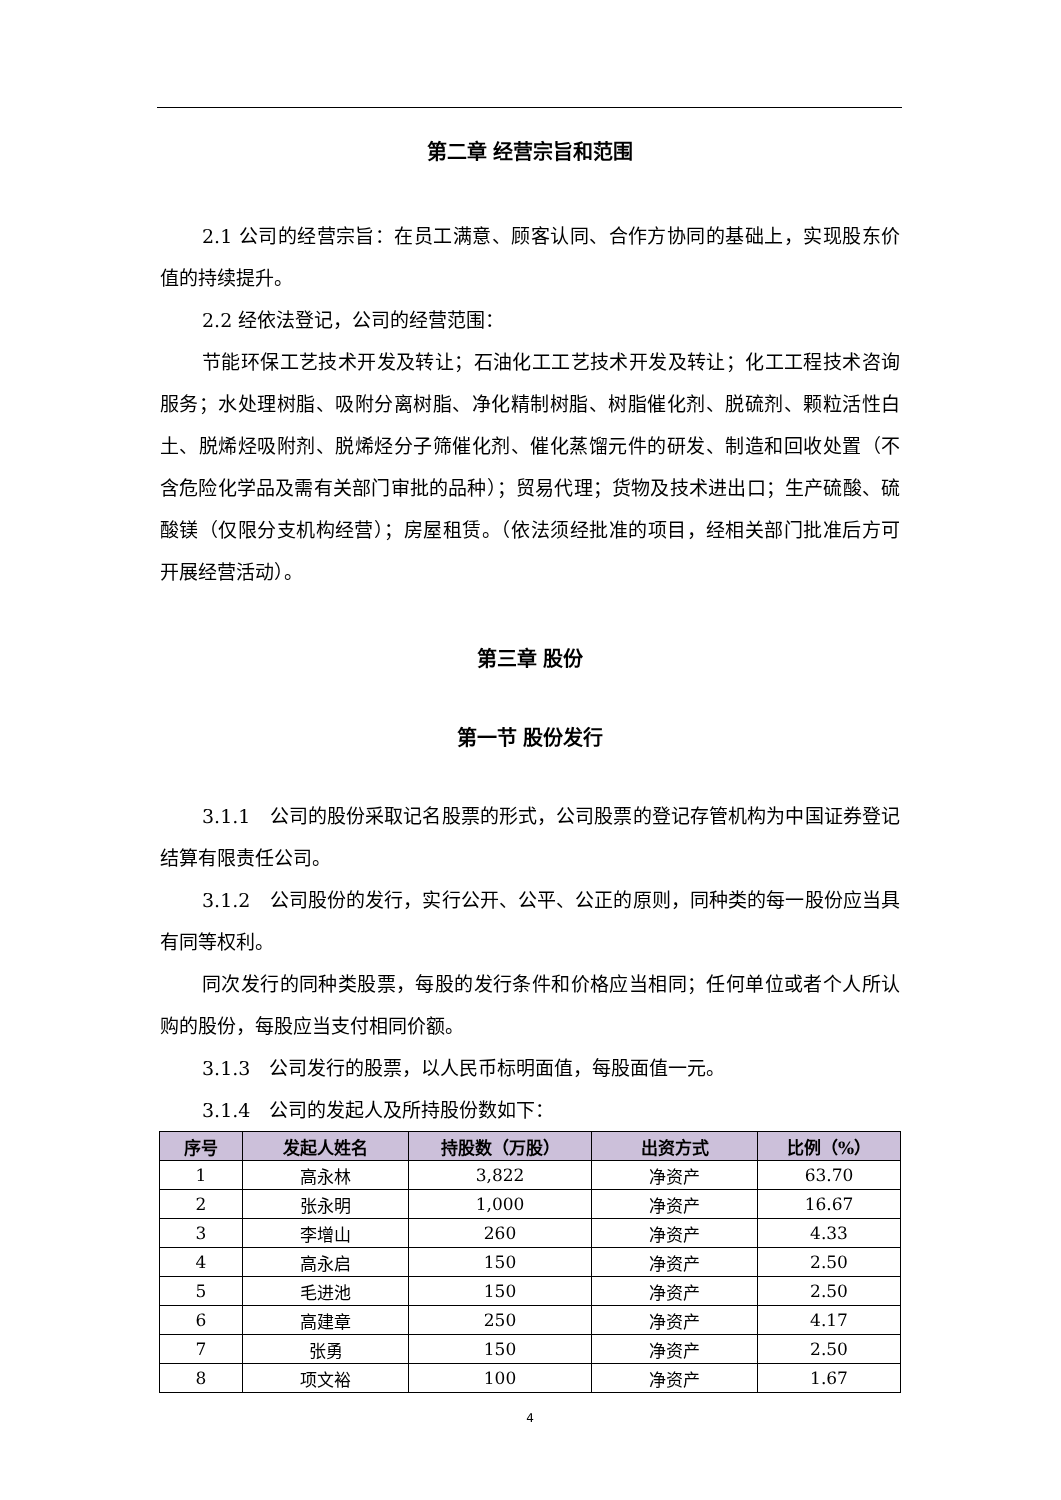第二章 经营宗旨和范围
2.1 公司的经营宗旨：在员工满意、顾客认同、合作方协同的基础上，实现股东价值的持续提升。
2.2 经依法登记，公司的经营范围：
节能环保工艺技术开发及转让；石油化工工艺技术开发及转让；化工工程技术咨询服务；水处理树脂、吸附分离树脂、净化精制树脂、树脂催化剂、脱硫剂、颗粒活性白土、脱烯烃吸附剂、脱烯烃分子筛催化剂、催化蒸馏元件的研发、制造和回收处置（不含危险化学品及需有关部门审批的品种）；贸易代理；货物及技术进出口；生产硫酸、硫酸镁（仅限分支机构经营）；房屋租赁。（依法须经批准的项目，经相关部门批准后方可开展经营活动）。
第三章 股份
第一节 股份发行
3.1.1　公司的股份采取记名股票的形式，公司股票的登记存管机构为中国证券登记结算有限责任公司。
3.1.2　公司股份的发行，实行公开、公平、公正的原则，同种类的每一股份应当具有同等权利。
同次发行的同种类股票，每股的发行条件和价格应当相同；任何单位或者个人所认购的股份，每股应当支付相同价额。
3.1.3　公司发行的股票，以人民币标明面值，每股面值一元。
3.1.4　公司的发起人及所持股份数如下：
| 序号 | 发起人姓名 | 持股数（万股） | 出资方式 | 比例（%） |
| --- | --- | --- | --- | --- |
| 1 | 高永林 | 3,822 | 净资产 | 63.70 |
| 2 | 张永明 | 1,000 | 净资产 | 16.67 |
| 3 | 李增山 | 260 | 净资产 | 4.33 |
| 4 | 高永启 | 150 | 净资产 | 2.50 |
| 5 | 毛进池 | 150 | 净资产 | 2.50 |
| 6 | 高建章 | 250 | 净资产 | 4.17 |
| 7 | 张勇 | 150 | 净资产 | 2.50 |
| 8 | 项文裕 | 100 | 净资产 | 1.67 |
4